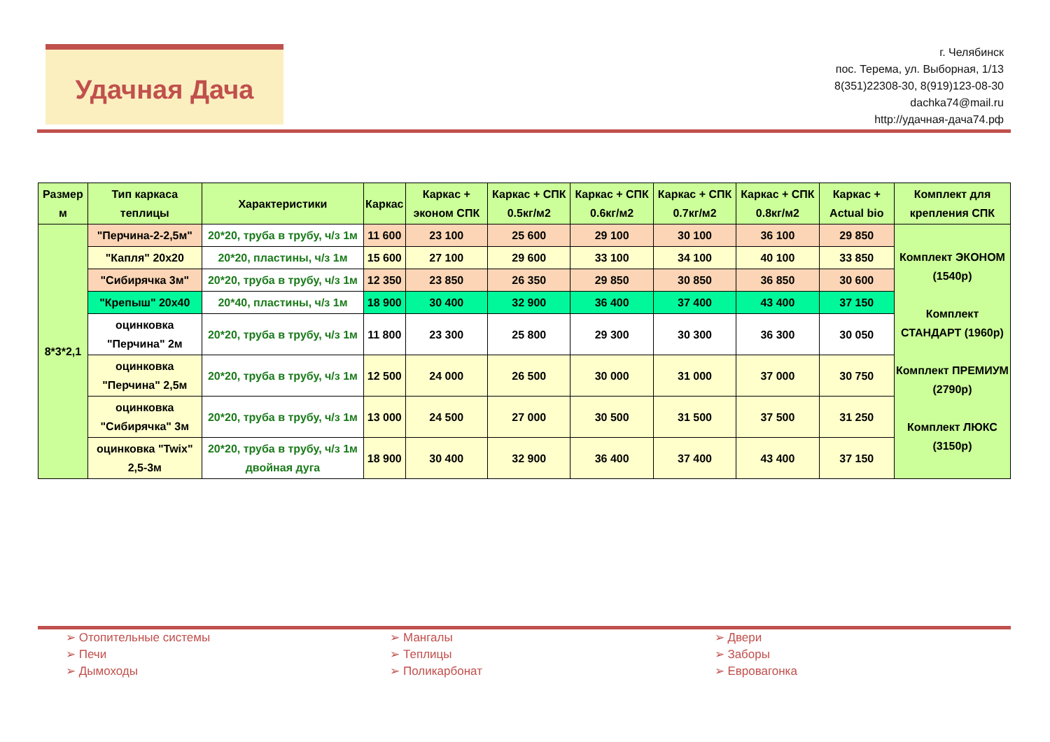Удачная Дача
г. Челябинск
пос. Терема, ул. Выборная, 1/13
8(351)22308-30, 8(919)123-08-30
dachka74@mail.ru
http://удачная-дача74.рф
| Размер м | Тип каркаса теплицы | Характеристики | Каркас | Каркас + эконом СПК | Каркас + СПК 0.5кг/м2 | Каркас + СПК 0.6кг/м2 | Каркас + СПК 0.7кг/м2 | Каркас + СПК 0.8кг/м2 | Каркас + Actual bio | Комплект для крепления СПК |
| --- | --- | --- | --- | --- | --- | --- | --- | --- | --- | --- |
| 8*3*2,1 | "Перчина-2-2,5м" | 20*20, труба в трубу, ч/з 1м | 11 600 | 23 100 | 25 600 | 29 100 | 30 100 | 36 100 | 29 850 | Комплект ЭКОНОМ (1540р) Комплект СТАНДАРТ (1960р) Комплект ПРЕМИУМ (2790р) Комплект ЛЮКС (3150р) |
| | "Капля" 20х20 | 20*20, пластины, ч/з 1м | 15 600 | 27 100 | 29 600 | 33 100 | 34 100 | 40 100 | 33 850 | |
| | "Сибирячка 3м" | 20*20, труба в трубу, ч/з 1м | 12 350 | 23 850 | 26 350 | 29 850 | 30 850 | 36 850 | 30 600 | |
| | "Крепыш" 20х40 | 20*40, пластины, ч/з 1м | 18 900 | 30 400 | 32 900 | 36 400 | 37 400 | 43 400 | 37 150 | |
| | оцинковка "Перчина" 2м | 20*20, труба в трубу, ч/з 1м | 11 800 | 23 300 | 25 800 | 29 300 | 30 300 | 36 300 | 30 050 | |
| | оцинковка "Перчина" 2,5м | 20*20, труба в трубу, ч/з 1м | 12 500 | 24 000 | 26 500 | 30 000 | 31 000 | 37 000 | 30 750 | |
| | оцинковка "Сибирячка" 3м | 20*20, труба в трубу, ч/з 1м | 13 000 | 24 500 | 27 000 | 30 500 | 31 500 | 37 500 | 31 250 | |
| | оцинковка "Twix" 2,5-3м | 20*20, труба в трубу, ч/з 1м двойная дуга | 18 900 | 30 400 | 32 900 | 36 400 | 37 400 | 43 400 | 37 150 | |
➢ Отопительные системы
➢ Печи
➢ Дымоходы
➢ Мангалы
➢ Теплицы
➢ Поликарбонат
➢ Двери
➢ Заборы
➢ Евровагонка